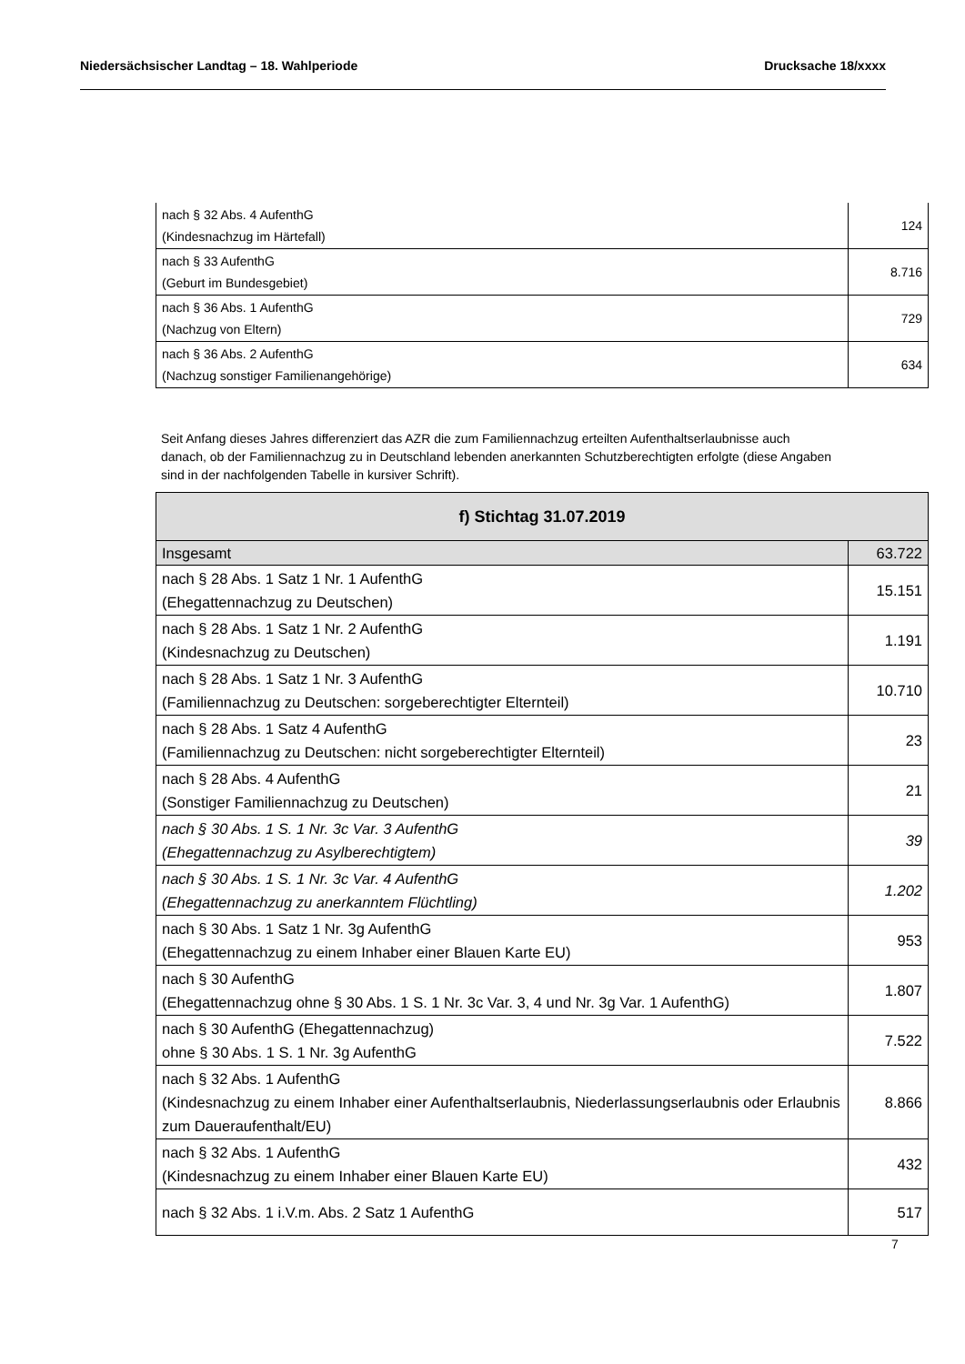Niedersächsischer Landtag – 18. Wahlperiode Drucksache 18/xxxx
| nach § 32 Abs. 4 AufenthG (Kindesnachzug im Härtefall) | 124 |
| nach § 33 AufenthG (Geburt im Bundesgebiet) | 8.716 |
| nach § 36 Abs. 1 AufenthG (Nachzug von Eltern) | 729 |
| nach § 36 Abs. 2 AufenthG (Nachzug sonstiger Familienangehörige) | 634 |
Seit Anfang dieses Jahres differenziert das AZR die zum Familiennachzug erteilten Aufenthaltserlaub­nisse auch danach, ob der Familiennachzug zu in Deutschland lebenden anerkannten Schutzberech­tigten erfolgte (diese Angaben sind in der nachfolgenden Tabelle in kursiver Schrift).
| f) Stichtag 31.07.2019 | |
| --- | --- |
| Insgesamt | 63.722 |
| nach § 28 Abs. 1 Satz 1 Nr. 1 AufenthG (Ehegattennachzug zu Deutschen) | 15.151 |
| nach § 28 Abs. 1 Satz 1 Nr. 2 AufenthG (Kindesnachzug zu Deutschen) | 1.191 |
| nach § 28 Abs. 1 Satz 1 Nr. 3 AufenthG (Familiennachzug zu Deutschen: sorgeberechtigter Elternteil) | 10.710 |
| nach § 28 Abs. 1 Satz 4 AufenthG (Familiennachzug zu Deutschen: nicht sorgeberechtigter Elternteil) | 23 |
| nach § 28 Abs. 4 AufenthG (Sonstiger Familiennachzug zu Deutschen) | 21 |
| nach § 30 Abs. 1 S. 1 Nr. 3c Var. 3 AufenthG (Ehegattennachzug zu Asylberechtigtem) | 39 |
| nach § 30 Abs. 1 S. 1 Nr. 3c Var. 4 AufenthG (Ehegattennachzug zu anerkanntem Flüchtling) | 1.202 |
| nach § 30 Abs. 1 Satz 1 Nr. 3g AufenthG (Ehegattennachzug zu einem Inhaber einer Blauen Karte EU) | 953 |
| nach § 30 AufenthG (Ehegattennachzug ohne § 30 Abs. 1 S. 1 Nr. 3c Var. 3, 4 und Nr. 3g Var. 1 AufenthG) | 1.807 |
| nach § 30 AufenthG (Ehegattennachzug) ohne § 30 Abs. 1 S. 1 Nr. 3g AufenthG | 7.522 |
| nach § 32 Abs. 1 AufenthG (Kindesnachzug zu einem Inhaber einer Aufenthaltserlaubnis, Niederlassungserlaubnis oder Erlaubnis zum Daueraufenthalt/EU) | 8.866 |
| nach § 32 Abs. 1 AufenthG (Kindesnachzug zu einem Inhaber einer Blauen Karte EU) | 432 |
| nach § 32 Abs. 1 i.V.m. Abs. 2 Satz 1 AufenthG | 517 |
7